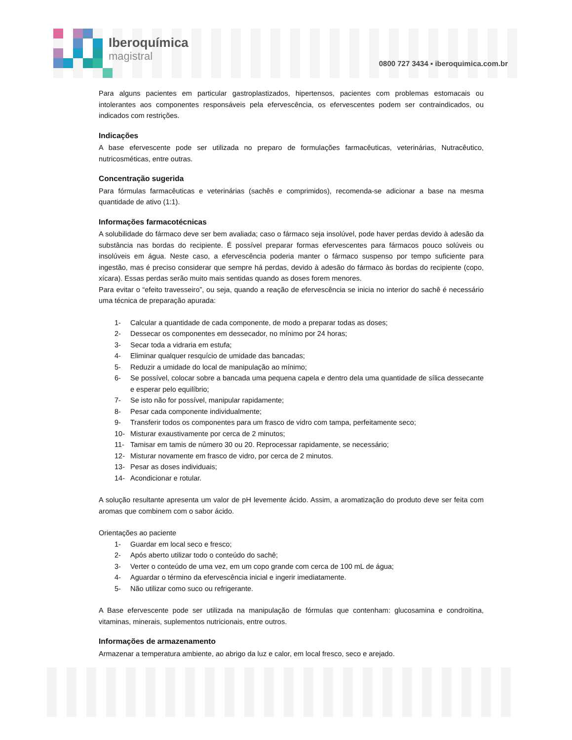Iberoquímica
magistral
0800 727 3434 ▪ iberoquimica.com.br
Para alguns pacientes em particular gastroplastizados, hipertensos, pacientes com problemas estomacais ou intolerantes aos componentes responsáveis pela efervescência, os efervescentes podem ser contraindicados, ou indicados com restrições.
Indicações
A base efervescente pode ser utilizada no preparo de formulações farmacêuticas, veterinárias, Nutracêutico, nutricosméticas, entre outras.
Concentração sugerida
Para fórmulas farmacêuticas e veterinárias (sachês e comprimidos), recomenda-se adicionar a base na mesma quantidade de ativo (1:1).
Informações farmacotécnicas
A solubilidade do fármaco deve ser bem avaliada; caso o fármaco seja insolúvel, pode haver perdas devido à adesão da substância nas bordas do recipiente. É possível preparar formas efervescentes para fármacos pouco solúveis ou insolúveis em água. Neste caso, a efervescência poderia manter o fármaco suspenso por tempo suficiente para ingestão, mas é preciso considerar que sempre há perdas, devido à adesão do fármaco às bordas do recipiente (copo, xícara). Essas perdas serão muito mais sentidas quando as doses forem menores.
Para evitar o “efeito travesseiro”, ou seja, quando a reação de efervescência se inicia no interior do sachê é necessário uma técnica de preparação apurada:
1- Calcular a quantidade de cada componente, de modo a preparar todas as doses;
2- Dessecar os componentes em dessecador, no mínimo por 24 horas;
3- Secar toda a vidraria em estufa;
4- Eliminar qualquer resquício de umidade das bancadas;
5- Reduzir a umidade do local de manipulação ao mínimo;
6- Se possível, colocar sobre a bancada uma pequena capela e dentro dela uma quantidade de sílica dessecante e esperar pelo equilíbrio;
7- Se isto não for possível, manipular rapidamente;
8- Pesar cada componente individualmente;
9- Transferir todos os componentes para um frasco de vidro com tampa, perfeitamente seco;
10- Misturar exaustivamente por cerca de 2 minutos;
11- Tamisar em tamis de número 30 ou 20. Reprocessar rapidamente, se necessário;
12- Misturar novamente em frasco de vidro, por cerca de 2 minutos.
13- Pesar as doses individuais;
14- Acondicionar e rotular.
A solução resultante apresenta um valor de pH levemente ácido. Assim, a aromatização do produto deve ser feita com aromas que combinem com o sabor ácido.
Orientações ao paciente
1- Guardar em local seco e fresco;
2- Após aberto utilizar todo o conteúdo do sachê;
3- Verter o conteúdo de uma vez, em um copo grande com cerca de 100 mL de água;
4- Aguardar o término da efervescência inicial e ingerir imediatamente.
5- Não utilizar como suco ou refrigerante.
A Base efervescente pode ser utilizada na manipulação de fórmulas que contenham: glucosamina e condroitina, vitaminas, minerais, suplementos nutricionais, entre outros.
Informações de armazenamento
Armazenar a temperatura ambiente, ao abrigo da luz e calor, em local fresco, seco e arejado.